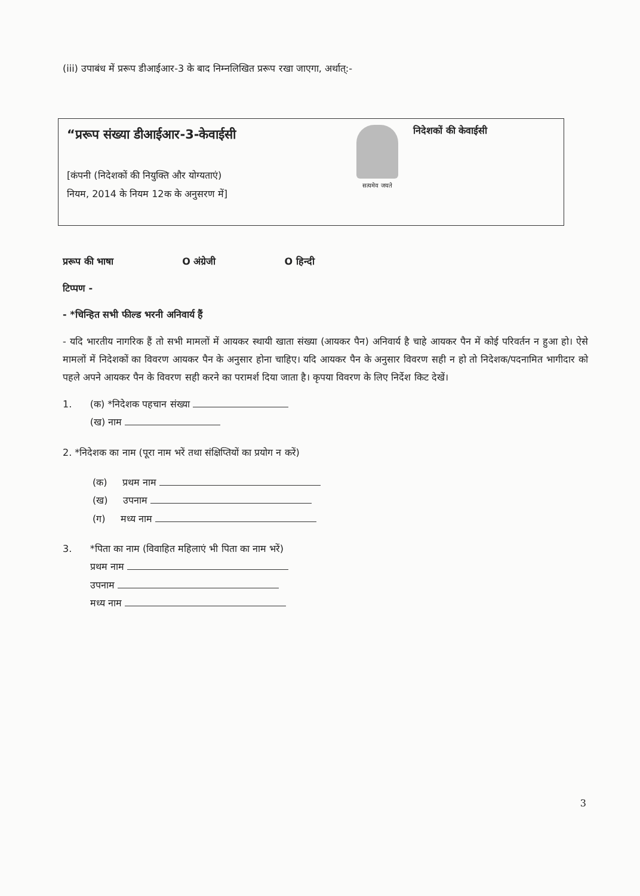(iii) उपाबंध में प्ररूप डीआईआर-3 के बाद निम्नलिखित प्ररूप रखा जाएगा, अर्थात्:-
“प्ररूप संख्या डीआईआर-3-केवाईसी
[कंपनी (निदेशकों की नियुक्ति और योग्यताएं)
नियम, 2014 के नियम 12क के अनुसरण में]
सत्यमेव जयते
निदेशकों की केवाईसी
प्ररूप की भाषा O अंग्रेजी O हिन्दी
टिप्पण -
- *चिन्हित सभी फील्ड भरनी अनिवार्य हैं
- यदि भारतीय नागरिक हैं तो सभी मामलों में आयकर स्थायी खाता संख्या (आयकर पैन) अनिवार्य है चाहे आयकर पैन में कोई परिवर्तन न हुआ हो। ऐसे मामलों में निदेशकों का विवरण आयकर पैन के अनुसार होना चाहिए। यदि आयकर पैन के अनुसार विवरण सही न हो तो निदेशक/पदनामित भागीदार को पहले अपने आयकर पैन के विवरण सही करने का परामर्श दिया जाता है। कृपया विवरण के लिए निर्देश किट देखें।
1. (क) *निदेशक पहचान संख्या
(ख) नाम
2. *निदेशक का नाम (पूरा नाम भरें तथा संक्षिप्तियों का प्रयोग न करें)
(क) प्रथम नाम
(ख) उपनाम
(ग) मध्य नाम
3. *पिता का नाम (विवाहित महिलाएं भी पिता का नाम भरें)
प्रथम नाम
उपनाम
मध्य नाम
3